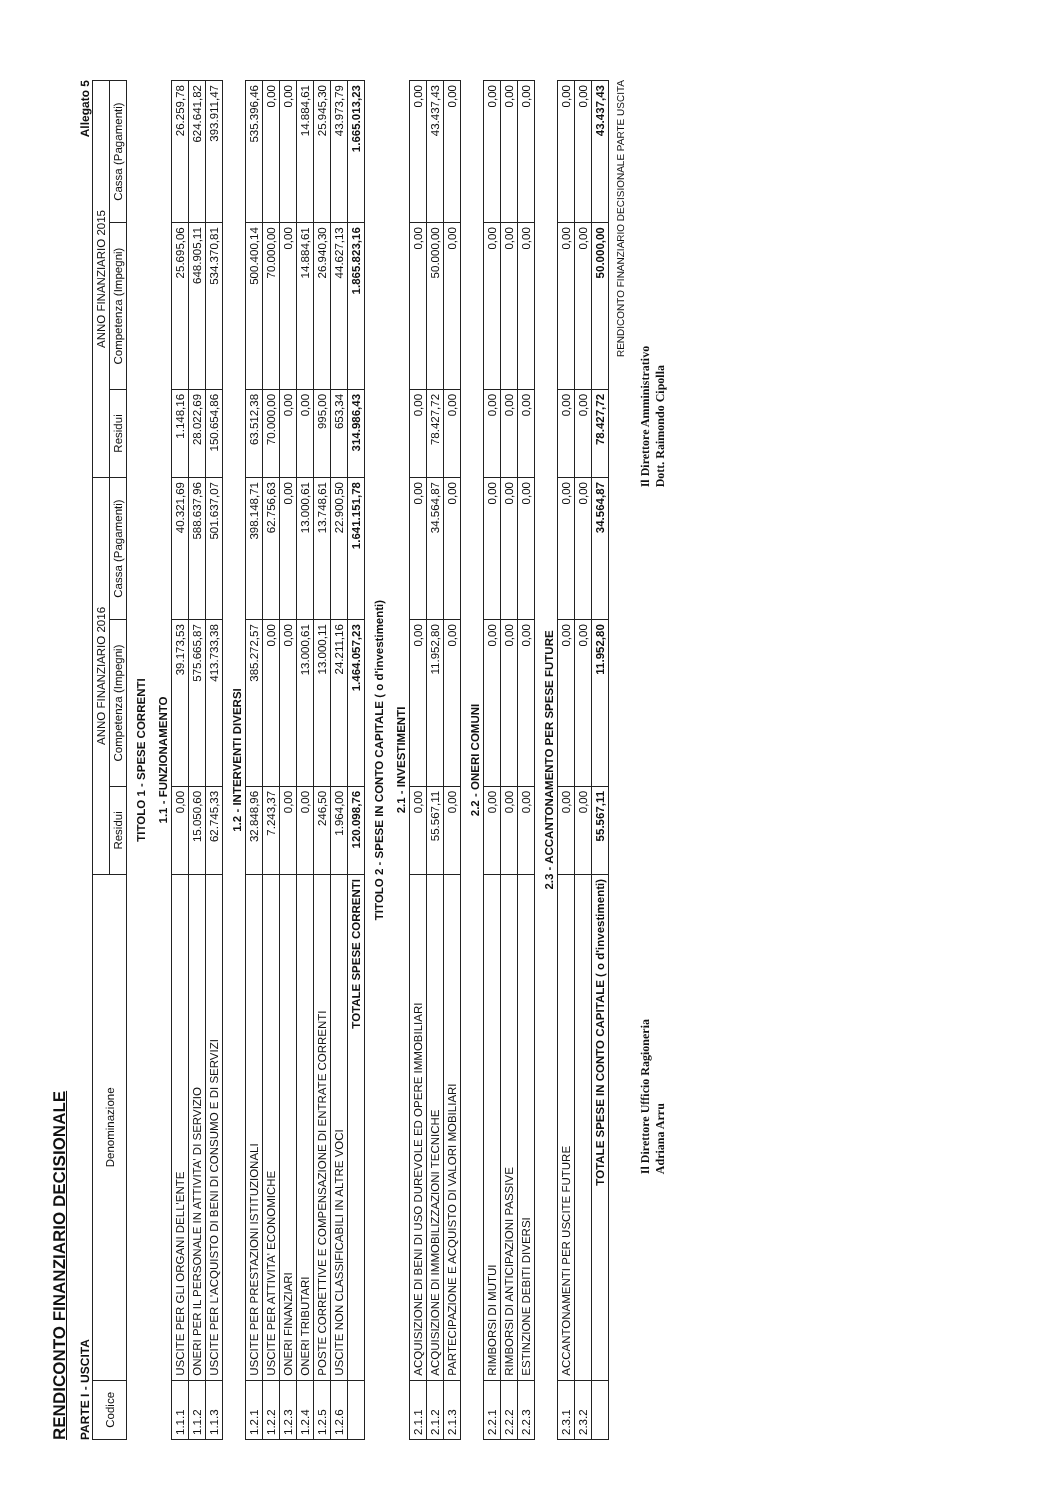RENDICONTO FINANZIARIO DECISIONALE
PARTE I - USCITA Allegato 5
| Codice | Denominazione | ANNO FINANZIARIO 2016 | | | ANNO FINANZIARIO 2015 | | |
| --- | --- | --- | --- | --- | --- | --- | --- |
| | | Residui | Competenza (Impegni) | Cassa (Pagamenti) | Residui | Competenza (Impegni) | Cassa (Pagamenti) |
| TITOLO 1 - SPESE CORRENTI | | | | | | | |
| 1.1 - FUNZIONAMENTO | | | | | | | |
| 1.1.1 | USCITE PER GLI ORGANI DELL'ENTE | 0,00 | 39.173,53 | 40.321,69 | 1.148,16 | 25.695,06 | 26.259,78 |
| 1.1.2 | ONERI PER IL PERSONALE IN ATTIVITA' DI SERVIZIO | 15.050,60 | 575.665,87 | 588.637,96 | 28.022,69 | 648.905,11 | 624.641,82 |
| 1.1.3 | USCITE PER L'ACQUISTO DI BENI DI CONSUMO E DI SERVIZI | 62.745,33 | 413.733,38 | 501.637,07 | 150.654,86 | 534.370,81 | 393.911,47 |
| 1.2 - INTERVENTI DIVERSI | | | | | | | |
| 1.2.1 | USCITE PER PRESTAZIONI ISTITUZIONALI | 32.848,96 | 385.272,57 | 398.148,71 | 63.512,38 | 500.400,14 | 535.396,46 |
| 1.2.2 | USCITE PER ATTIVITA' ECONOMICHE | 7.243,37 | 0,00 | 62.756,63 | 70.000,00 | 70.000,00 | 0,00 |
| 1.2.3 | ONERI FINANZIARI | 0,00 | 0,00 | 0,00 | 0,00 | 0,00 | 0,00 |
| 1.2.4 | ONERI TRIBUTARI | 0,00 | 13.000,61 | 13.000,61 | 0,00 | 14.884,61 | 14.884,61 |
| 1.2.5 | POSTE CORRETTIVE E COMPENSAZIONE DI ENTRATE CORRENTI | 246,50 | 13.000,11 | 13.748,61 | 995,00 | 26.940,30 | 25.945,30 |
| 1.2.6 | USCITE NON CLASSIFICABILI IN ALTRE VOCI | 1.964,00 | 24.211,16 | 22.900,50 | 653,34 | 44.627,13 | 43.973,79 |
| | TOTALE SPESE CORRENTI | 120.098,76 | 1.464.057,23 | 1.641.151,78 | 314.986,43 | 1.865.823,16 | 1.665.013,23 |
| TITOLO 2 - SPESE IN CONTO CAPITALE ( o d'investimenti) | | | | | | | |
| 2.1 - INVESTIMENTI | | | | | | | |
| 2.1.1 | ACQUISIZIONE DI BENI DI USO DUREVOLE ED OPERE IMMOBILIARI | 0,00 | 0,00 | 0,00 | 0,00 | 0,00 | 0,00 |
| 2.1.2 | ACQUISIZIONE DI IMMOBILIZZAZIONI TECNICHE | 55.567,11 | 11.952,80 | 34.564,87 | 78.427,72 | 50.000,00 | 43.437,43 |
| 2.1.3 | PARTECIPAZIONE E ACQUISTO DI VALORI MOBILIARI | 0,00 | 0,00 | 0,00 | 0,00 | 0,00 | 0,00 |
| 2.2 - ONERI COMUNI | | | | | | | |
| 2.2.1 | RIMBORSI DI MUTUI | 0,00 | 0,00 | 0,00 | 0,00 | 0,00 | 0,00 |
| 2.2.2 | RIMBORSI DI ANTICIPAZIONI PASSIVE | 0,00 | 0,00 | 0,00 | 0,00 | 0,00 | 0,00 |
| 2.2.3 | ESTINZIONE DEBITI DIVERSI | 0,00 | 0,00 | 0,00 | 0,00 | 0,00 | 0,00 |
| 2.3 - ACCANTONAMENTO PER SPESE FUTURE | | | | | | | |
| 2.3.1 | ACCANTONAMENTI PER USCITE FUTURE | 0,00 | 0,00 | 0,00 | 0,00 | 0,00 | 0,00 |
| 2.3.2 | | 0,00 | 0,00 | 0,00 | 0,00 | 0,00 | 0,00 |
| | TOTALE SPESE IN CONTO CAPITALE ( o d'investimenti) | 55.567,11 | 11.952,80 | 34.564,87 | 78.427,72 | 50.000,00 | 43.437,43 |
RENDICONTO FINANZIARIO DECISIONALE PARTE USCITA
Il Direttore Ufficio Ragioneria
Adriana Arru
Il Direttore Amministrativo
Dott. Raimondo Cipolla